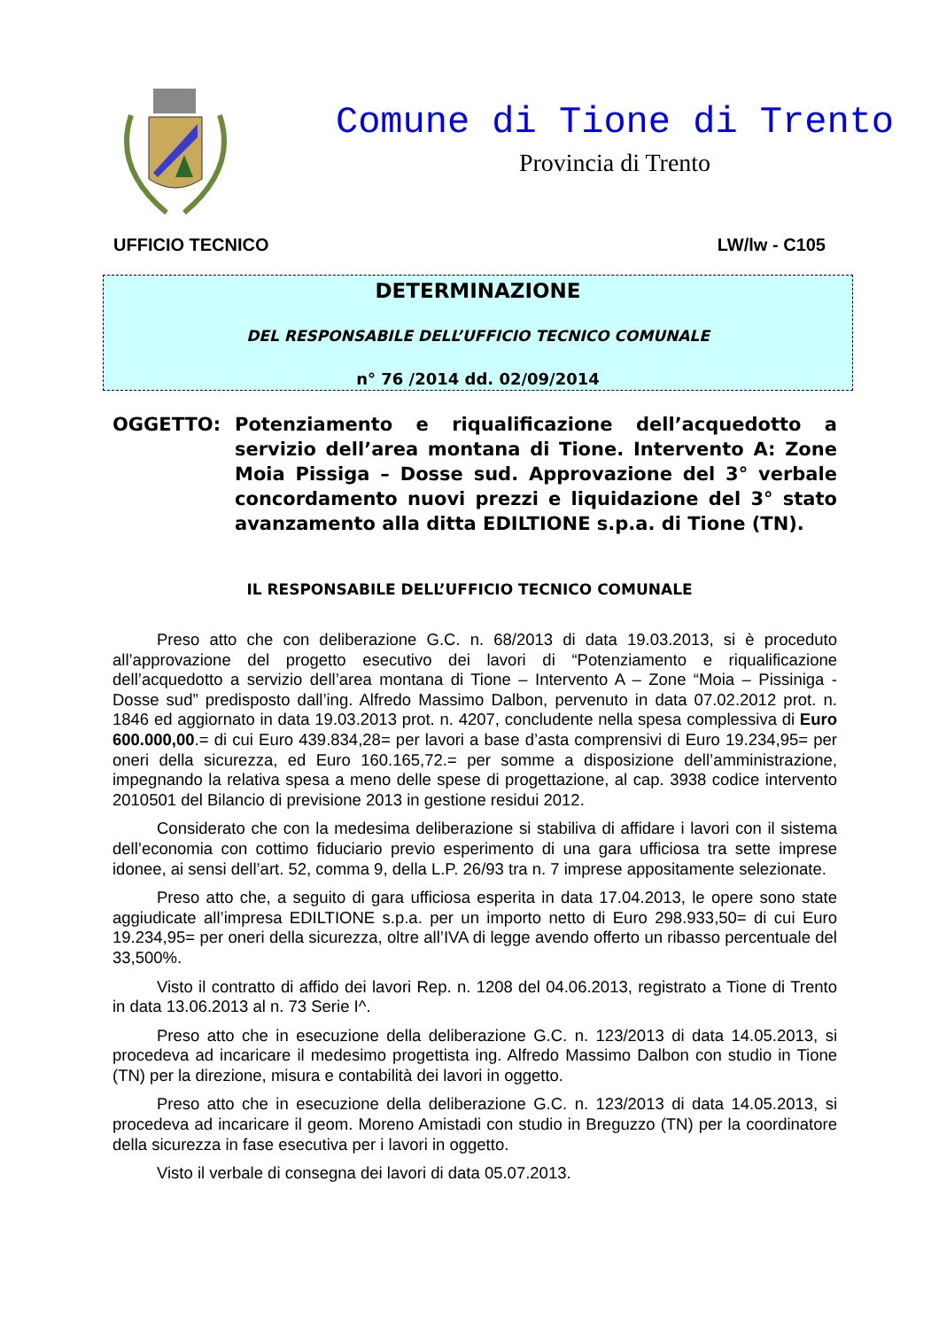Comune di Tione di Trento
Provincia di Trento
UFFICIO TECNICO LW/lw - C105
DETERMINAZIONE
DEL RESPONSABILE DELL’UFFICIO TECNICO COMUNALE
n° 76 /2014 dd. 02/09/2014
OGGETTO: Potenziamento e riqualificazione dell’acquedotto a servizio dell’area montana di Tione. Intervento A: Zone Moia Pissiga – Dosse sud. Approvazione del 3° verbale concordamento nuovi prezzi e liquidazione del 3° stato avanzamento alla ditta EDILTIONE s.p.a. di Tione (TN).
IL RESPONSABILE DELL’UFFICIO TECNICO COMUNALE
Preso atto che con deliberazione G.C. n. 68/2013 di data 19.03.2013, si è proceduto all’approvazione del progetto esecutivo dei lavori di “Potenziamento e riqualificazione dell’acquedotto a servizio dell’area montana di Tione – Intervento A – Zone “Moia – Pissiniga - Dosse sud” predisposto dall’ing. Alfredo Massimo Dalbon, pervenuto in data 07.02.2012 prot. n. 1846 ed aggiornato in data 19.03.2013 prot. n. 4207, concludente nella spesa complessiva di Euro 600.000,00.= di cui Euro 439.834,28= per lavori a base d’asta comprensivi di Euro 19.234,95= per oneri della sicurezza, ed Euro 160.165,72.= per somme a disposizione dell’amministrazione, impegnando la relativa spesa a meno delle spese di progettazione, al cap. 3938 codice intervento 2010501 del Bilancio di previsione 2013 in gestione residui 2012.
Considerato che con la medesima deliberazione si stabiliva di affidare i lavori con il sistema dell’economia con cottimo fiduciario previo esperimento di una gara ufficiosa tra sette imprese idonee, ai sensi dell’art. 52, comma 9, della L.P. 26/93 tra n. 7 imprese appositamente selezionate.
Preso atto che, a seguito di gara ufficiosa esperita in data 17.04.2013, le opere sono state aggiudicate all’impresa EDILTIONE s.p.a. per un importo netto di Euro 298.933,50= di cui Euro 19.234,95= per oneri della sicurezza, oltre all’IVA di legge avendo offerto un ribasso percentuale del 33,500%.
Visto il contratto di affido dei lavori Rep. n. 1208 del 04.06.2013, registrato a Tione di Trento in data 13.06.2013 al n. 73 Serie I^.
Preso atto che in esecuzione della deliberazione G.C. n. 123/2013 di data 14.05.2013, si procedeva ad incaricare il medesimo progettista ing. Alfredo Massimo Dalbon con studio in Tione (TN) per la direzione, misura e contabilità dei lavori in oggetto.
Preso atto che in esecuzione della deliberazione G.C. n. 123/2013 di data 14.05.2013, si procedeva ad incaricare il geom. Moreno Amistadi con studio in Breguzzo (TN) per la coordinatore della sicurezza in fase esecutiva per i lavori in oggetto.
Visto il verbale di consegna dei lavori di data 05.07.2013.